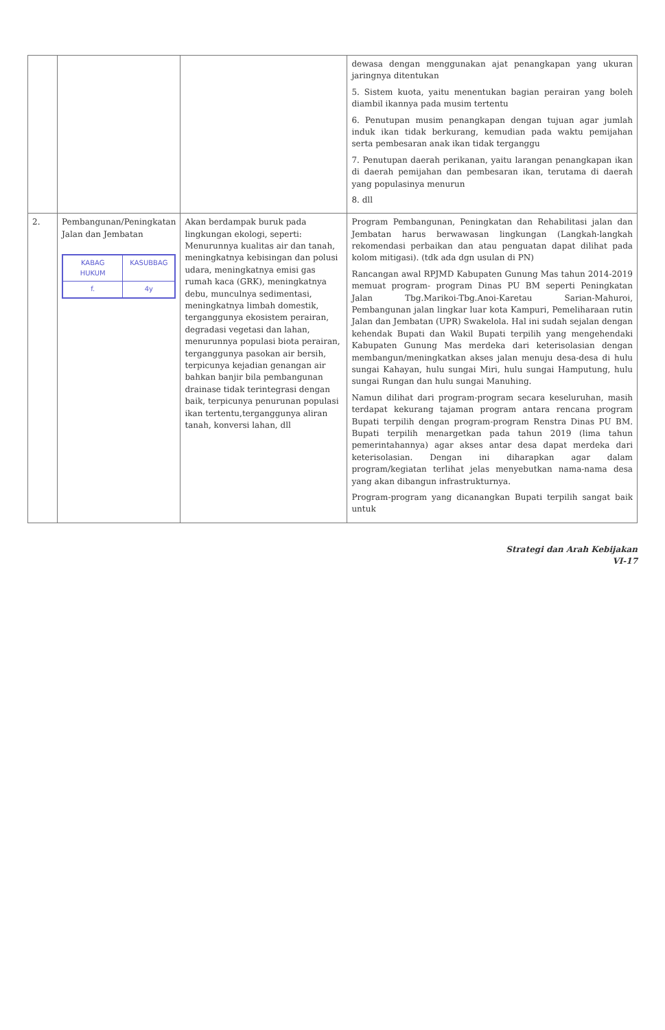| | | | dewasa dengan menggunakan ajat penangkapan yang ukuran jaringnya ditentukan 5. Sistem kuota, yaitu menentukan bagian perairan yang boleh diambil ikannya pada musim tertentu 6. Penutupan musim penangkapan dengan tujuan agar jumlah induk ikan tidak berkurang, kemudian pada waktu pemijahan serta pembesaran anak ikan tidak terganggu 7. Penutupan daerah perikanan, yaitu larangan penangkapan ikan di daerah pemijahan dan pembesaran ikan, terutama di daerah yang populasinya menurun 8. dll |
| 2. | Pembangunan/Peningkatan Jalan dan Jembatan / KABAG HUKUM / KASUBBAG / / f. / 4y / | Akan berdampak buruk pada lingkungan ekologi, seperti: Menurunnya kualitas air dan tanah, meningkatnya kebisingan dan polusi udara, meningkatnya emisi gas rumah kaca (GRK), meningkatnya debu, munculnya sedimentasi, meningkatnya limbah domestik, terganggunya ekosistem perairan, degradasi vegetasi dan lahan, menurunnya populasi biota perairan, terganggunya pasokan air bersih, terpicunya kejadian genangan air bahkan banjir bila pembangunan drainase tidak terintegrasi dengan baik, terpicunya penurunan populasi ikan tertentu,terganggunya aliran tanah, konversi lahan, dll | Program Pembangunan, Peningkatan dan Rehabilitasi jalan dan Jembatan harus berwawasan lingkungan (Langkah-langkah rekomendasi perbaikan dan atau penguatan dapat dilihat pada kolom mitigasi). (tdk ada dgn usulan di PN) Rancangan awal RPJMD Kabupaten Gunung Mas tahun 2014-2019 memuat program- program Dinas PU BM seperti Peningkatan Jalan Tbg.Marikoi-Tbg.Anoi-Karetau Sarian-Mahuroi, Pembangunan jalan lingkar luar kota Kampuri, Pemeliharaan rutin Jalan dan Jembatan (UPR) Swakelola. Hal ini sudah sejalan dengan kehendak Bupati dan Wakil Bupati terpilih yang mengehendaki Kabupaten Gunung Mas merdeka dari keterisolasian dengan membangun/meningkatkan akses jalan menuju desa-desa di hulu sungai Kahayan, hulu sungai Miri, hulu sungai Hamputung, hulu sungai Rungan dan hulu sungai Manuhing. Namun dilihat dari program-program secara keseluruhan, masih terdapat kekurang tajaman program antara rencana program Bupati terpilih dengan program-program Renstra Dinas PU BM. Bupati terpilih menargetkan pada tahun 2019 (lima tahun pemerintahannya) agar akses antar desa dapat merdeka dari keterisolasian. Dengan ini diharapkan agar dalam program/kegiatan terlihat jelas menyebutkan nama-nama desa yang akan dibangun infrastrukturnya. Program-program yang dicanangkan Bupati terpilih sangat baik untuk |
Strategi dan Arah Kebijakan
VI-17